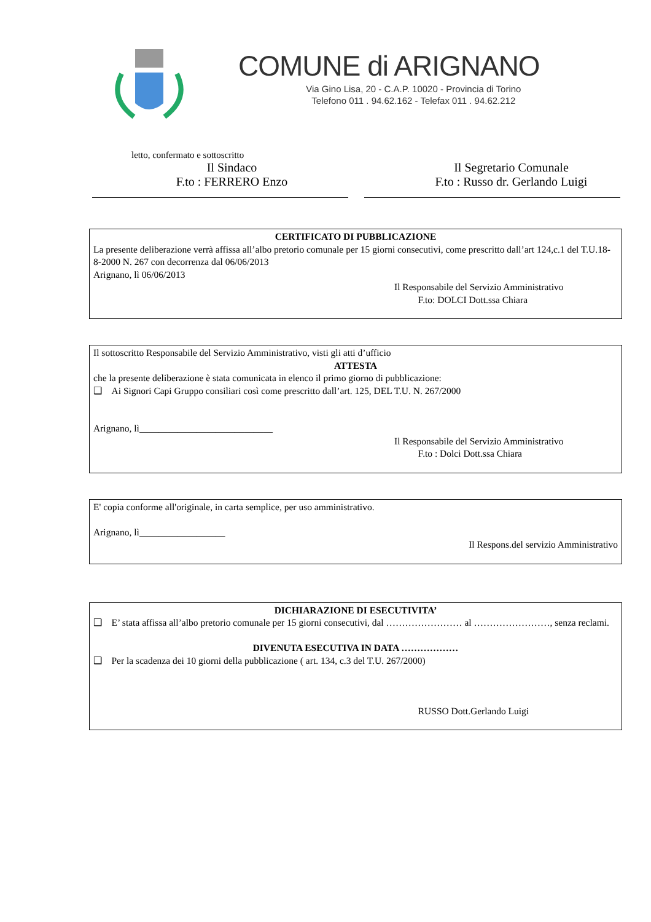COMUNE di ARIGNANO
Via Gino Lisa, 20 - C.A.P. 10020 - Provincia di Torino
Telefono 011 . 94.62.162 - Telefax 011 . 94.62.212
letto, confermato e sottoscritto
Il Sindaco
F.to : FERRERO Enzo
Il Segretario Comunale
F.to : Russo dr. Gerlando Luigi
CERTIFICATO DI PUBBLICAZIONE
La presente deliberazione verrà affissa all’albo pretorio comunale per 15 giorni consecutivi, come prescritto dall’art 124,c.1 del T.U.18-8-2000 N. 267 con decorrenza dal 06/06/2013
Arignano, lì 06/06/2013
Il Responsabile del Servizio Amministrativo
F.to: DOLCI Dott.ssa Chiara
Il sottoscritto Responsabile del Servizio Amministrativo, visti gli atti d’ufficio
ATTESTA
che la presente deliberazione è stata comunicata in elenco il primo giorno di pubblicazione:
❑ Ai Signori Capi Gruppo consiliari così come prescritto dall’art. 125, DEL T.U. N. 267/2000
Arignano, lì____________________________
Il Responsabile del Servizio Amministrativo
F.to : Dolci Dott.ssa Chiara
E' copia conforme all'originale, in carta semplice, per uso amministrativo.
Arignano, lì__________________
Il Respons.del servizio Amministrativo
DICHIARAZIONE DI ESECUTIVITA’
❑ E’ stata affissa all’albo pretorio comunale per 15 giorni consecutivi, dal …………………… al ……………………, senza reclami.
DIVENUTA ESECUTIVA IN DATA ………………
❑ Per la scadenza dei 10 giorni della pubblicazione ( art. 134, c.3 del T.U. 267/2000)
RUSSO Dott.Gerlando Luigi